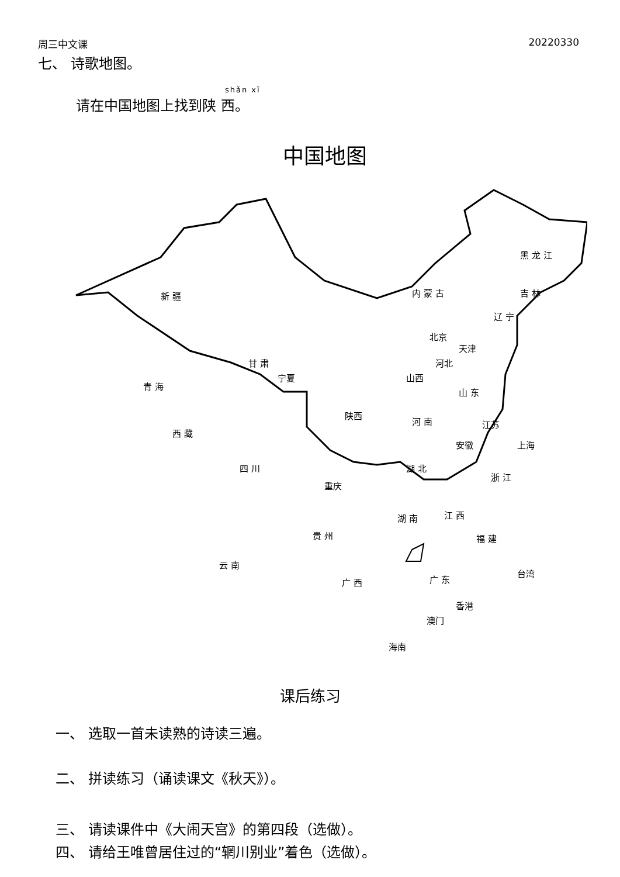周三中文课 20220330
七、 诗歌地图。
shǎn xī
请在中国地图上找到陕 西。
中国地图
新 疆 内 蒙 古
黑 龙 江
吉 林
辽 宁
北京
天津
河北 甘 肃
宁夏 山西
山 东
青 海
西 藏
陕西
河 南 江苏
安徽 上海
四 川 湖 北
浙 江
重庆
湖 南 江 西
福 建 贵 州
云 南
台湾
广 西 广 东
香港
澳门
海南
课后练习
一、 选取一首未读熟的诗读三遍。
二、 拼读练习（诵读课文《秋天》）。
三、 请读课件中《大闹天宫》的第四段（选做）。
四、 请给王唯曾居住过的“辋川别业”着色（选做）。